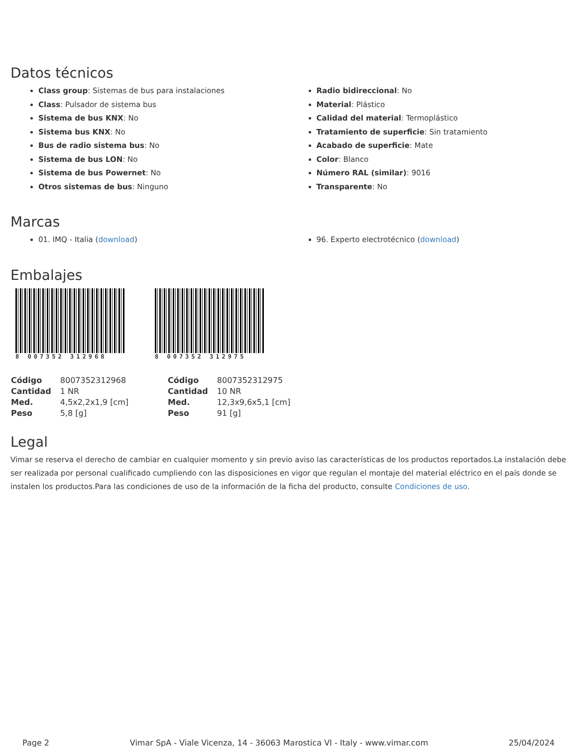Datos técnicos
Class group: Sistemas de bus para instalaciones
Class: Pulsador de sistema bus
Sistema de bus KNX: No
Sistema bus KNX: No
Bus de radio sistema bus: No
Sistema de bus LON: No
Sistema de bus Powernet: No
Otros sistemas de bus: Ninguno
Radio bidireccional: No
Material: Plástico
Calidad del material: Termoplástico
Tratamiento de superficie: Sin tratamiento
Acabado de superficie: Mate
Color: Blanco
Número RAL (similar): 9016
Transparente: No
Marcas
01. IMQ - Italia (download) 96. Experto electrotécnico (download)
Embalajes
8 007352 312968 8 007352 312975
| Código | 8007352312968 |
| Cantidad | 1 NR |
| Med. | 4,5x2,2x1,9 [cm] |
| Peso | 5,8 [g] |
| Código | 8007352312975 |
| Cantidad | 10 NR |
| Med. | 12,3x9,6x5,1 [cm] |
| Peso | 91 [g] |
Legal
Vimar se reserva el derecho de cambiar en cualquier momento y sin previo aviso las características de los productos reportados.La instalación debe ser realizada por personal cualificado cumpliendo con las disposiciones en vigor que regulan el montaje del material eléctrico en el país donde se instalen los productos.Para las condiciones de uso de la información de la ficha del producto, consulte Condiciones de uso.
Page 2 Vimar SpA - Viale Vicenza, 14 - 36063 Marostica VI - Italy - www.vimar.com 25/04/2024